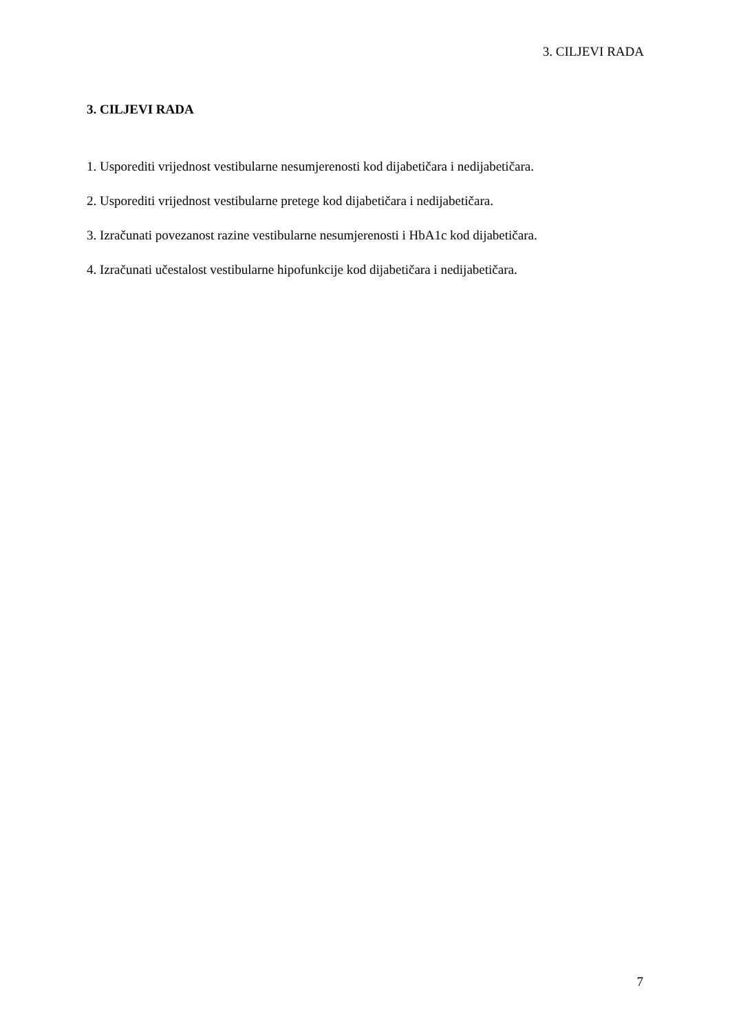3. CILJEVI RADA
3. CILJEVI RADA
1. Usporediti vrijednost vestibularne nesumjerenosti kod dijabetičara i nedijabetičara.
2. Usporediti vrijednost vestibularne pretege kod dijabetičara i nedijabetičara.
3. Izračunati povezanost razine vestibularne nesumjerenosti i HbA1c kod dijabetičara.
4. Izračunati učestalost vestibularne hipofunkcije kod dijabetičara i nedijabetičara.
7